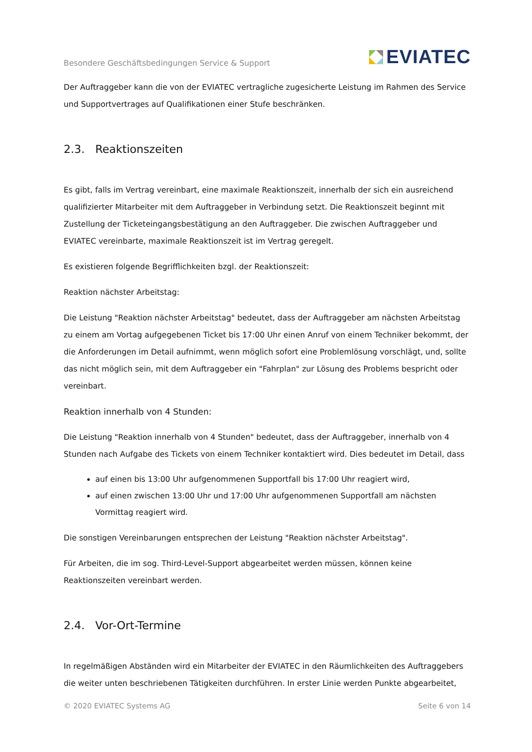Besondere Geschäftsbedingungen Service & Support
EVIATEC
Der Auftraggeber kann die von der EVIATEC vertragliche zugesicherte Leistung im Rahmen des Service und Supportvertrages auf Qualifikationen einer Stufe beschränken.
2.3. Reaktionszeiten
Es gibt, falls im Vertrag vereinbart, eine maximale Reaktionszeit, innerhalb der sich ein ausreichend qualifizierter Mitarbeiter mit dem Auftraggeber in Verbindung setzt. Die Reaktionszeit beginnt mit Zustellung der Ticketeingangsbestätigung an den Auftraggeber. Die zwischen Auftraggeber und EVIATEC vereinbarte, maximale Reaktionszeit ist im Vertrag geregelt.
Es existieren folgende Begrifflichkeiten bzgl. der Reaktionszeit:
Reaktion nächster Arbeitstag:
Die Leistung "Reaktion nächster Arbeitstag" bedeutet, dass der Auftraggeber am nächsten Arbeitstag zu einem am Vortag aufgegebenen Ticket bis 17:00 Uhr einen Anruf von einem Techniker bekommt, der die Anforderungen im Detail aufnimmt, wenn möglich sofort eine Problemlösung vorschlägt, und, sollte das nicht möglich sein, mit dem Auftraggeber ein "Fahrplan" zur Lösung des Problems bespricht oder vereinbart.
Reaktion innerhalb von 4 Stunden:
Die Leistung "Reaktion innerhalb von 4 Stunden" bedeutet, dass der Auftraggeber, innerhalb von 4 Stunden nach Aufgabe des Tickets von einem Techniker kontaktiert wird. Dies bedeutet im Detail, dass
auf einen bis 13:00 Uhr aufgenommenen Supportfall bis 17:00 Uhr reagiert wird,
auf einen zwischen 13:00 Uhr und 17:00 Uhr aufgenommenen Supportfall am nächsten Vormittag reagiert wird.
Die sonstigen Vereinbarungen entsprechen der Leistung "Reaktion nächster Arbeitstag".
Für Arbeiten, die im sog. Third-Level-Support abgearbeitet werden müssen, können keine Reaktionszeiten vereinbart werden.
2.4. Vor-Ort-Termine
In regelmäßigen Abständen wird ein Mitarbeiter der EVIATEC in den Räumlichkeiten des Auftraggebers die weiter unten beschriebenen Tätigkeiten durchführen. In erster Linie werden Punkte abgearbeitet,
© 2020 EVIATEC Systems AG Seite 6 von 14